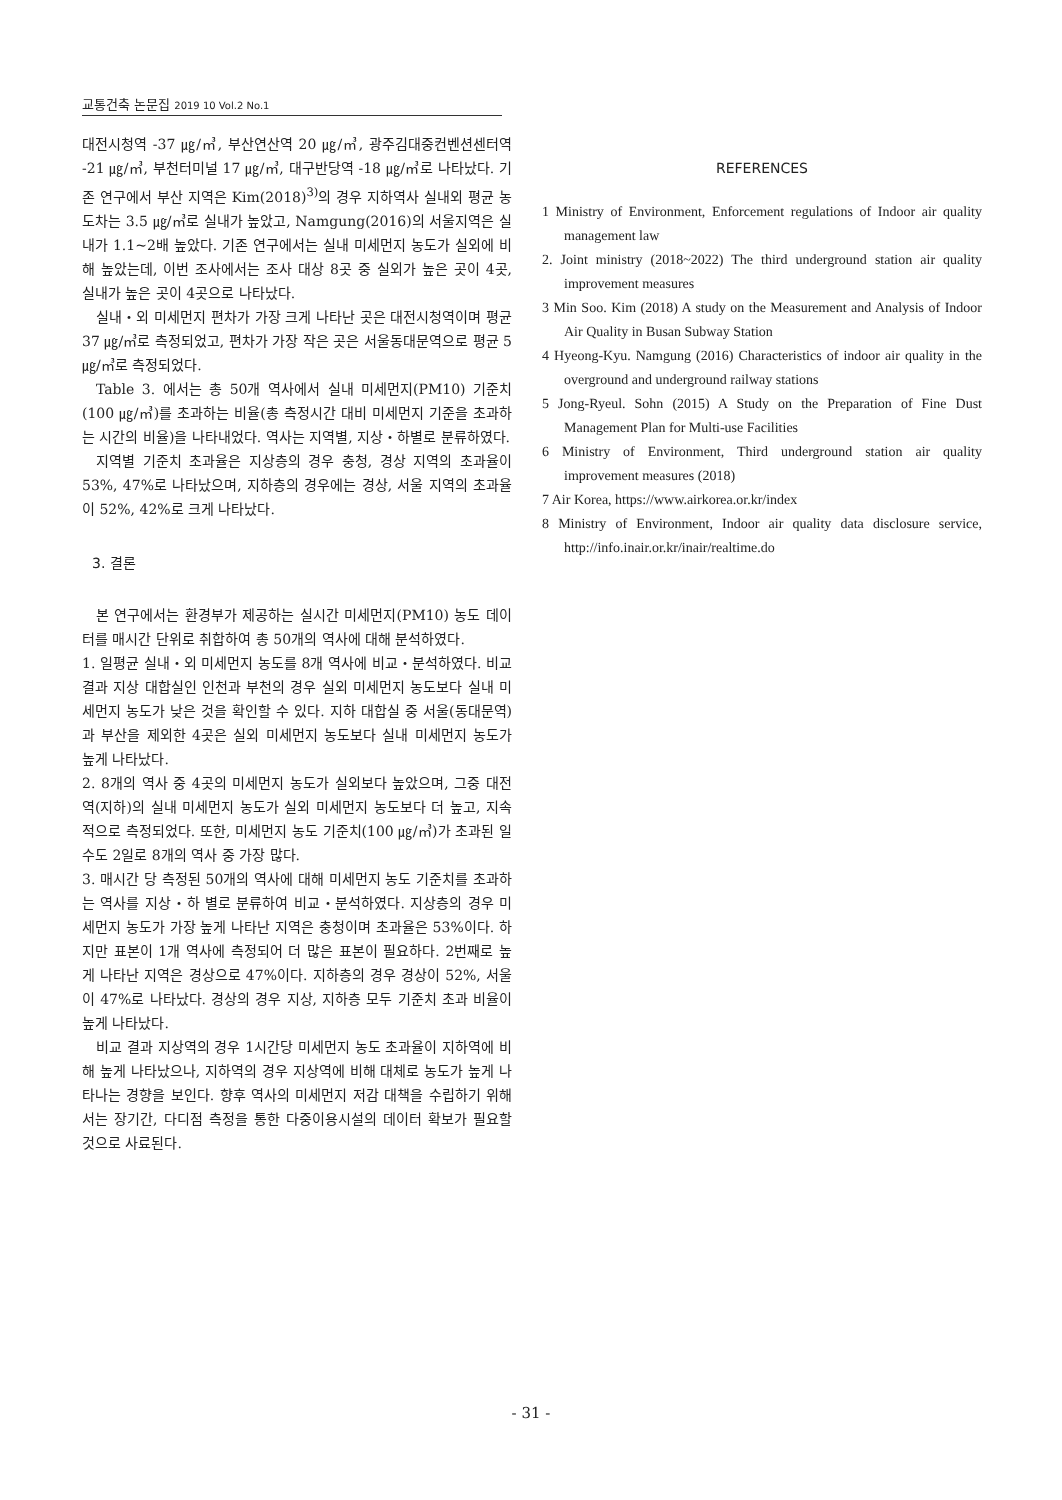교통건축 논문집 2019 10 Vol.2 No.1
대전시청역 -37 ㎍/㎥, 부산연산역 20 ㎍/㎥, 광주김대중컨벤션센터역 -21 ㎍/㎥, 부천터미널 17 ㎍/㎥, 대구반당역 -18 ㎍/㎥로 나타났다. 기존 연구에서 부산 지역은 Kim(2018)<sup>3)</sup>의 경우 지하역사 실내외 평균 농도차는 3.5 ㎍/㎥로 실내가 높았고, Namgung(2016)의 서울지역은 실내가 1.1~2배 높았다. 기존 연구에서는 실내 미세먼지 농도가 실외에 비해 높았는데, 이번 조사에서는 조사 대상 8곳 중 실외가 높은 곳이 4곳, 실내가 높은 곳이 4곳으로 나타났다.
실내・외 미세먼지 편차가 가장 크게 나타난 곳은 대전시청역이며 평균 37 ㎍/㎥로 측정되었고, 편차가 가장 작은 곳은 서울동대문역으로 평균 5 ㎍/㎥로 측정되었다.
Table 3. 에서는 총 50개 역사에서 실내 미세먼지(PM10) 기준치(100 ㎍/㎥)를 초과하는 비율(총 측정시간 대비 미세먼지 기준을 초과하는 시간의 비율)을 나타내었다. 역사는 지역별, 지상・하별로 분류하였다.
지역별 기준치 초과율은 지상층의 경우 충청, 경상 지역의 초과율이 53%, 47%로 나타났으며, 지하층의 경우에는 경상, 서울 지역의 초과율이 52%, 42%로 크게 나타났다.
3. 결론
본 연구에서는 환경부가 제공하는 실시간 미세먼지(PM10) 농도 데이터를 매시간 단위로 취합하여 총 50개의 역사에 대해 분석하였다.
1. 일평균 실내・외 미세먼지 농도를 8개 역사에 비교・분석하였다. 비교 결과 지상 대합실인 인천과 부천의 경우 실외 미세먼지 농도보다 실내 미세먼지 농도가 낮은 것을 확인할 수 있다. 지하 대합실 중 서울(동대문역)과 부산을 제외한 4곳은 실외 미세먼지 농도보다 실내 미세먼지 농도가 높게 나타났다.
2. 8개의 역사 중 4곳의 미세먼지 농도가 실외보다 높았으며, 그중 대전역(지하)의 실내 미세먼지 농도가 실외 미세먼지 농도보다 더 높고, 지속적으로 측정되었다. 또한, 미세먼지 농도 기준치(100 ㎍/㎥)가 초과된 일수도 2일로 8개의 역사 중 가장 많다.
3. 매시간 당 측정된 50개의 역사에 대해 미세먼지 농도 기준치를 초과하는 역사를 지상・하 별로 분류하여 비교・분석하였다. 지상층의 경우 미세먼지 농도가 가장 높게 나타난 지역은 충청이며 초과율은 53%이다. 하지만 표본이 1개 역사에 측정되어 더 많은 표본이 필요하다. 2번째로 높게 나타난 지역은 경상으로 47%이다. 지하층의 경우 경상이 52%, 서울이 47%로 나타났다. 경상의 경우 지상, 지하층 모두 기준치 초과 비율이 높게 나타났다.
비교 결과 지상역의 경우 1시간당 미세먼지 농도 초과율이 지하역에 비해 높게 나타났으나, 지하역의 경우 지상역에 비해 대체로 농도가 높게 나타나는 경향을 보인다. 향후 역사의 미세먼지 저감 대책을 수립하기 위해서는 장기간, 다디점 측정을 통한 다중이용시설의 데이터 확보가 필요할 것으로 사료된다.
REFERENCES
1 Ministry of Environment, Enforcement regulations of Indoor air quality management law
2. Joint ministry (2018~2022) The third underground station air quality improvement measures
3 Min Soo. Kim (2018) A study on the Measurement and Analysis of Indoor Air Quality in Busan Subway Station
4 Hyeong-Kyu. Namgung (2016) Characteristics of indoor air quality in the overground and underground railway stations
5 Jong-Ryeul. Sohn (2015) A Study on the Preparation of Fine Dust Management Plan for Multi-use Facilities
6 Ministry of Environment, Third underground station air quality improvement measures (2018)
7 Air Korea, https://www.airkorea.or.kr/index
8 Ministry of Environment, Indoor air quality data disclosure service, http://info.inair.or.kr/inair/realtime.do
- 31 -